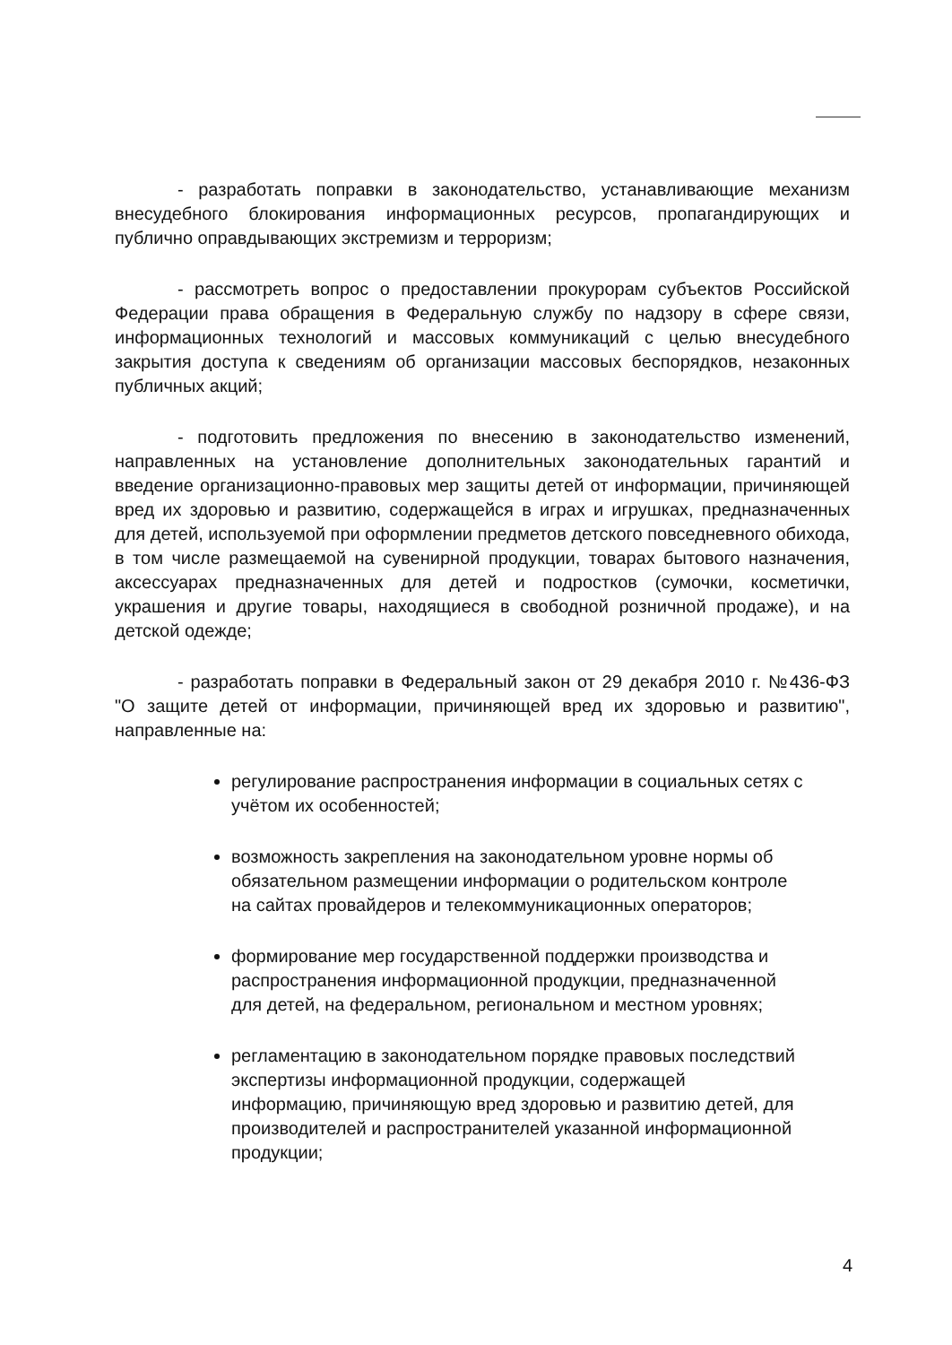- разработать поправки в законодательство, устанавливающие механизм внесудебного блокирования информационных ресурсов, пропагандирующих и публично оправдывающих экстремизм и терроризм;
- рассмотреть вопрос о предоставлении прокурорам субъектов Российской Федерации права обращения в Федеральную службу по надзору в сфере связи, информационных технологий и массовых коммуникаций с целью внесудебного закрытия доступа к сведениям об организации массовых беспорядков, незаконных публичных акций;
- подготовить предложения по внесению в законодательство изменений, направленных на установление дополнительных законодательных гарантий и введение организационно-правовых мер защиты детей от информации, причиняющей вред их здоровью и развитию, содержащейся в играх и игрушках, предназначенных для детей, используемой при оформлении предметов детского повседневного обихода, в том числе размещаемой на сувенирной продукции, товарах бытового назначения, аксессуарах предназначенных для детей и подростков (сумочки, косметички, украшения и другие товары, находящиеся в свободной розничной продаже), и на детской одежде;
- разработать поправки в Федеральный закон от 29 декабря 2010 г. №436-ФЗ "О защите детей от информации, причиняющей вред их здоровью и развитию", направленные на:
регулирование распространения информации в социальных сетях с учётом их особенностей;
возможность закрепления на законодательном уровне нормы об обязательном размещении информации о родительском контроле на сайтах провайдеров и телекоммуникационных операторов;
формирование мер государственной поддержки производства и распространения информационной продукции, предназначенной для детей, на федеральном, региональном и местном уровнях;
регламентацию в законодательном порядке правовых последствий экспертизы информационной продукции, содержащей информацию, причиняющую вред здоровью и развитию детей, для производителей и распространителей указанной информационной продукции;
4